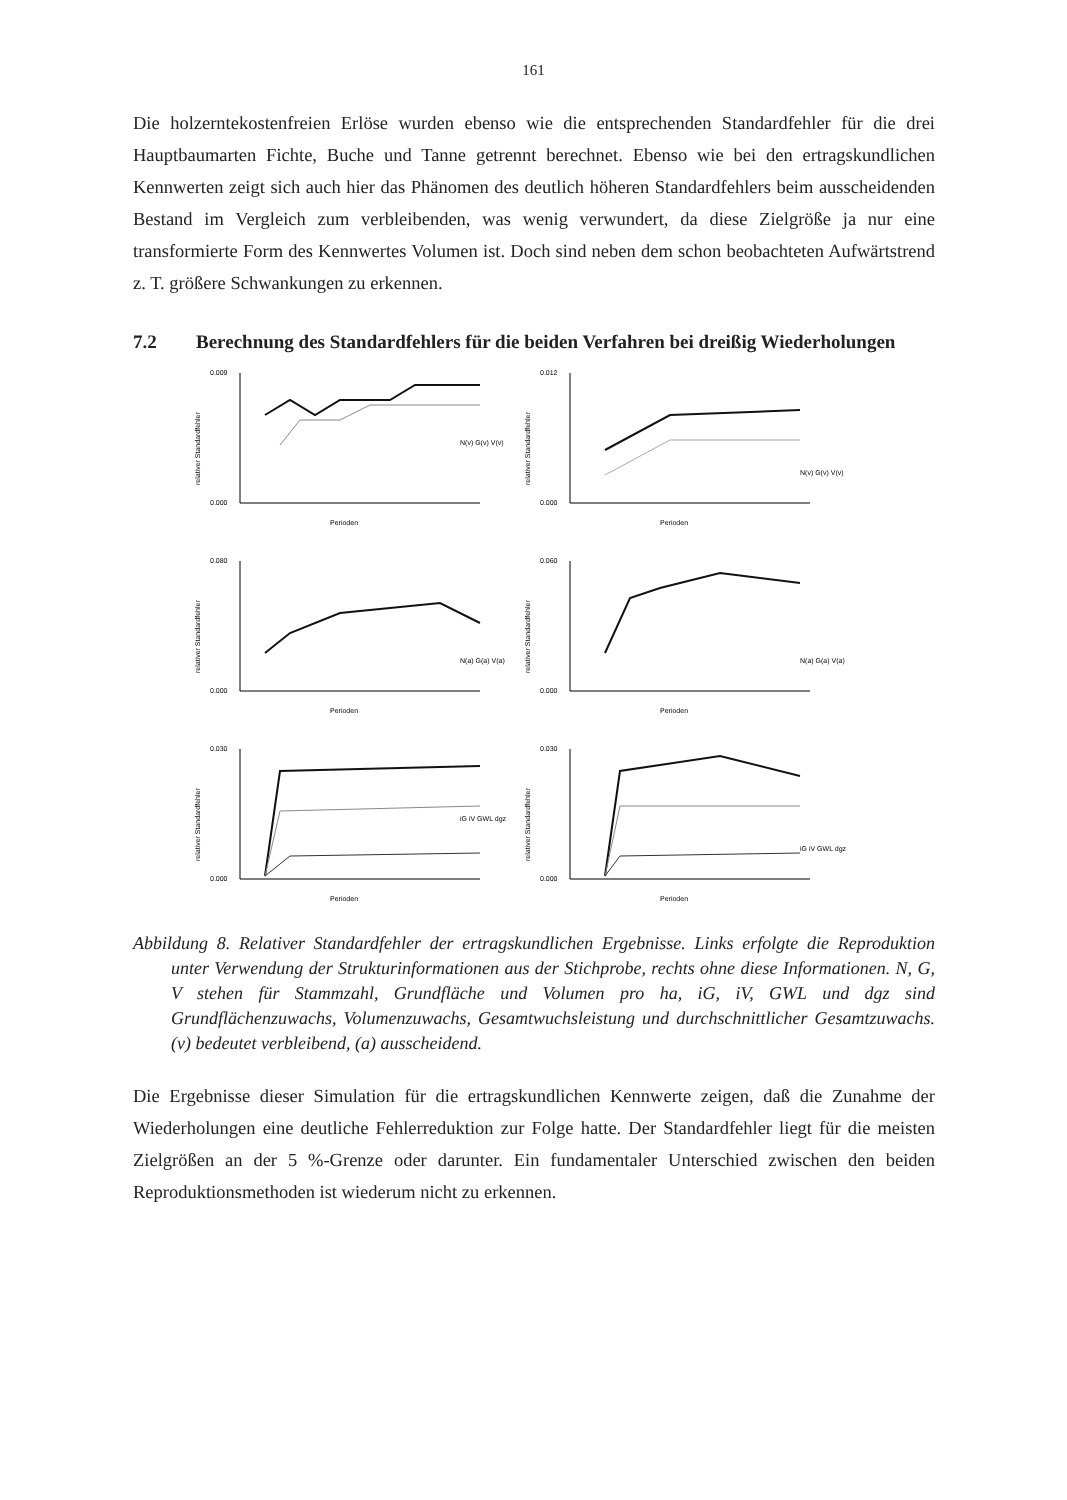161
Die holzerntekostenfreien Erlöse wurden ebenso wie die entsprechenden Standardfehler für die drei Hauptbaumarten Fichte, Buche und Tanne getrennt berechnet. Ebenso wie bei den ertragskundlichen Kennwerten zeigt sich auch hier das Phänomen des deutlich höheren Standardfehlers beim ausscheidenden Bestand im Vergleich zum verbleibenden, was wenig verwundert, da diese Zielgröße ja nur eine transformierte Form des Kennwertes Volumen ist. Doch sind neben dem schon beobachteten Aufwärtstrend z. T. größere Schwankungen zu erkennen.
7.2 Berechnung des Standardfehlers für die beiden Verfahren bei dreißig Wiederholungen
relativer Standardfehler
0.009
0.000
N(v) G(v) V(v)
Perioden
relativer Standardfehler
0.012
0.000
N(v) G(v) V(v)
Perioden
relativer Standardfehler
0.080
0.000
N(a) G(a) V(a)
Perioden
relativer Standardfehler
0.060
0.000
N(a) G(a) V(a)
Perioden
relativer Standardfehler
0.030
0.000
iG iV GWL dgz
Perioden
relativer Standardfehler
0.030
0.000
iG iV GWL dgz
Perioden
Abbildung 8. Relativer Standardfehler der ertragskundlichen Ergebnisse. Links erfolgte die Reproduktion unter Verwendung der Strukturinformationen aus der Stichprobe, rechts ohne diese Informationen. N, G, V stehen für Stammzahl, Grundfläche und Volumen pro ha, iG, iV, GWL und dgz sind Grundflächenzuwachs, Volumenzuwachs, Gesamtwuchsleistung und durchschnittlicher Gesamtzuwachs. (v) bedeutet verbleibend, (a) ausscheidend.
Die Ergebnisse dieser Simulation für die ertragskundlichen Kennwerte zeigen, daß die Zunahme der Wiederholungen eine deutliche Fehlerreduktion zur Folge hatte. Der Standardfehler liegt für die meisten Zielgrößen an der 5 %-Grenze oder darunter. Ein fundamentaler Unterschied zwischen den beiden Reproduktionsmethoden ist wiederum nicht zu erkennen.